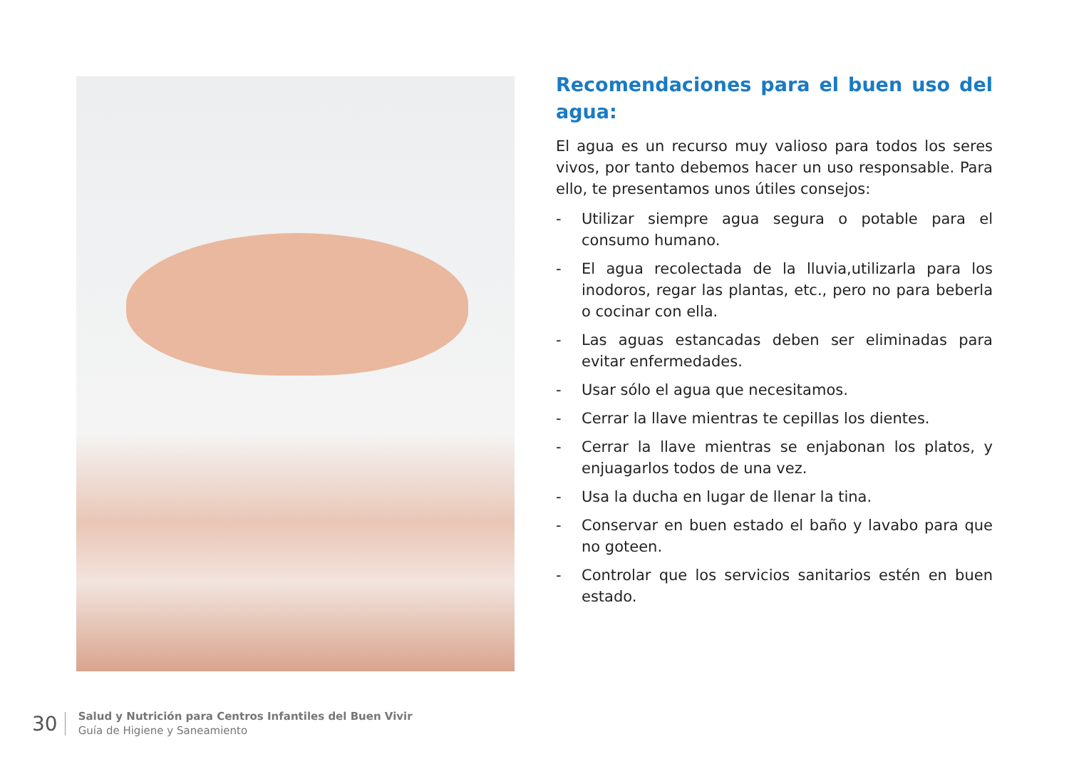Recomendaciones para el buen uso del agua:
El agua es un recurso muy valioso para todos los seres vivos, por tanto debemos hacer un uso responsable. Para ello, te presentamos unos útiles consejos:
- Utilizar siempre agua segura o potable para el consumo humano.
- El agua recolectada de la lluvia,utilizarla para los inodoros, regar las plantas, etc., pero no para beberla o cocinar con ella.
- Las aguas estancadas deben ser eliminadas para evitar enfermedades.
- Usar sólo el agua que necesitamos.
- Cerrar la llave mientras te cepillas los dientes.
- Cerrar la llave mientras se enjabonan los platos, y enjuagarlos todos de una vez.
- Usa la ducha en lugar de llenar la tina.
- Conservar en buen estado el baño y lavabo para que no goteen.
- Controlar que los servicios sanitarios estén en buen estado.
30
Salud y Nutrición para Centros Infantiles del Buen Vivir
Guía de Higiene y Saneamiento